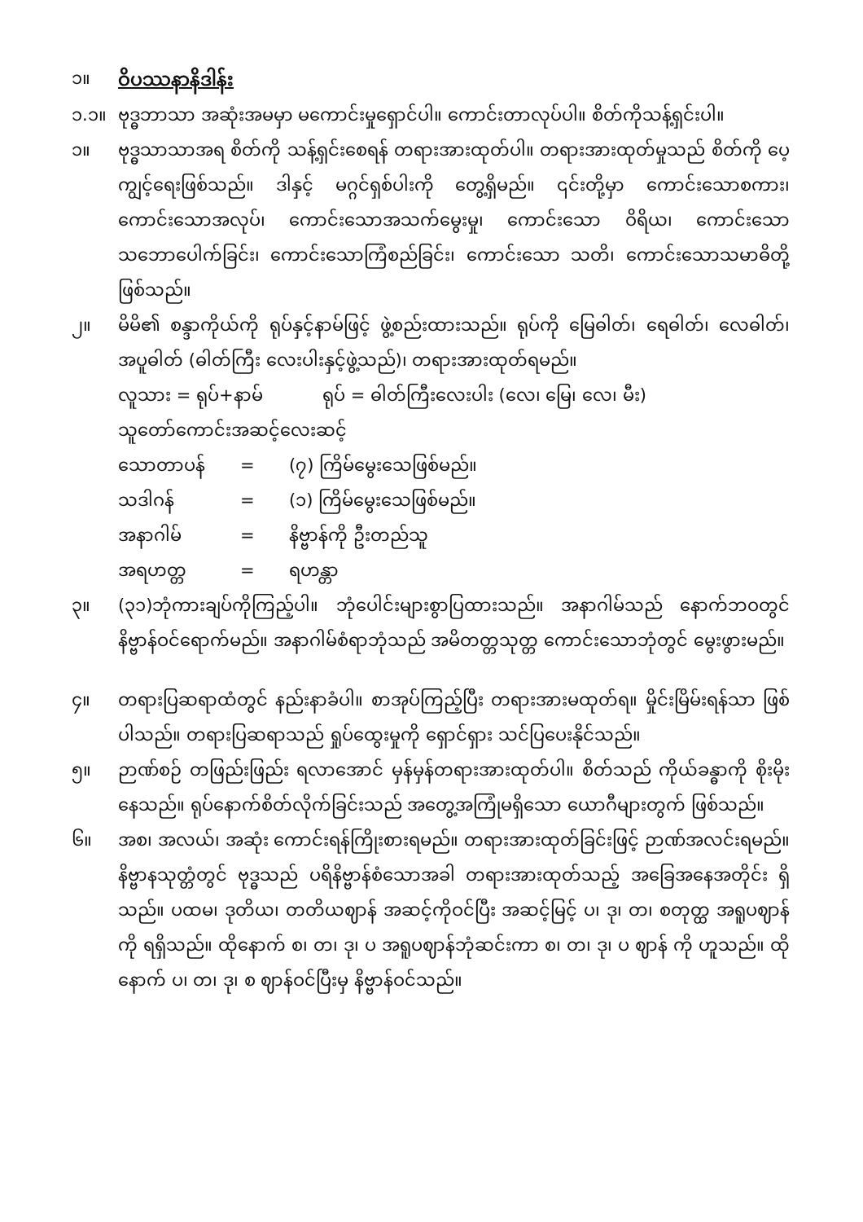၁။
ဝိပဿနာနိဒါန်း
၁.၁။ ဗုဒ္ဓဘာသာ အဆုံးအမမှာ မကောင်းမှုရှောင်ပါ။ ကောင်းတာလုပ်ပါ။ စိတ်ကိုသန့်ရှင်းပါ။
၁။ ဗုဒ္ဓသာသာအရ စိတ်ကို သန့်ရှင်းစေရန် တရားအားထုတ်ပါ။ တရားအားထုတ်မှုသည် စိတ်ကို ပေ့ကျွင့်ရေးဖြစ်သည်။ ဒါနှင့် မဂ္ဂင်ရှစ်ပါးကို တွေ့ရှိမည်။ ၎င်းတို့မှာ ကောင်းသောစကား၊ ကောင်းသောအလုပ်၊ ကောင်းသောအသက်မွေးမှု၊ ကောင်းသော ဝိရိယ၊ ကောင်းသော သဘောပေါက်ခြင်း၊ ကောင်းသောကြံစည်ခြင်း၊ ကောင်းသော သတိ၊ ကောင်းသောသမာဓိတို့ ဖြစ်သည်။
၂။ မိမိ၏ စန္ဒာကိုယ်ကို ရုပ်နှင့်နာမ်ဖြင့် ဖွဲ့စည်းထားသည်။ ရုပ်ကို မြေဓါတ်၊ ရေဓါတ်၊ လေဓါတ်၊ အပူဓါတ် (ဓါတ်ကြီး လေးပါးနှင့်ဖွဲ့သည်)၊ တရားအားထုတ်ရမည်။
လူသား = ရုပ်+နာမ် ရုပ် = ဓါတ်ကြီးလေးပါး (လေ၊ မြေ၊ လေ၊ မီး)
သူတော်ကောင်းအဆင့်လေးဆင့်
သောတာပန် = (၇) ကြိမ်မွေးသေဖြစ်မည်။
သဒါဂန် = (၁) ကြိမ်မွေးသေဖြစ်မည်။
အနာဂါမ် = နိဗ္ဗာန်ကို ဦးတည်သူ
အရဟတ္တ = ရဟန္တာ
၃။ (၃၁)ဘုံကားချပ်ကိုကြည့်ပါ။ ဘုံပေါင်းများစွာပြထားသည်။ အနာဂါမ်သည် နောက်ဘဝတွင် နိဗ္ဗာန်ဝင်ရောက်မည်။ အနာဂါမ်စံရာဘုံသည် အမိတတ္တသုတ္တ ကောင်းသောဘုံတွင် မွေးဖွားမည်။
၄။ တရားပြဆရာထံတွင် နည်းနာခံပါ။ စာအုပ်ကြည့်ပြီး တရားအားမထုတ်ရ။ မှိုင်းမြိမ်းရန်သာ ဖြစ်ပါသည်။ တရားပြဆရာသည် ရှုပ်ထွေးမှုကို ရှောင်ရှား သင်ပြပေးနိုင်သည်။
၅။ ဉာဏ်စဉ် တဖြည်းဖြည်း ရလာအောင် မှန်မှန်တရားအားထုတ်ပါ။ စိတ်သည် ကိုယ်ခန္ဓာကို စိုးမိုးနေသည်။ ရုပ်နောက်စိတ်လိုက်ခြင်းသည် အတွေ့အကြုံမရှိသော ယောဂီများတွက် ဖြစ်သည်။
၆။ အစ၊ အလယ်၊ အဆုံး ကောင်းရန်ကြိုးစားရမည်။ တရားအားထုတ်ခြင်းဖြင့် ဉာဏ်အလင်းရမည်။ နိဗ္ဗာနသုတ္တံတွင် ဗုဒ္ဓသည် ပရိနိဗ္ဗာန်စံသောအခါ တရားအားထုတ်သည့် အခြေအနေအတိုင်း ရှိသည်။ ပထမ၊ ဒုတိယ၊ တတိယဈာန် အဆင့်ကိုဝင်ပြီး အဆင့်မြင့် ပ၊ ဒု၊ တ၊ စတုတ္ထ အရူပဈာန်ကို ရရှိသည်။ ထိုနောက် စ၊ တ၊ ဒု၊ ပ အရူပဈာန်ဘုံဆင်းကာ စ၊ တ၊ ဒု၊ ပ ဈာန် ကို ဟူသည်။ ထိုနောက် ပ၊ တ၊ ဒု၊ စ ဈာန်ဝင်ပြီးမှ နိဗ္ဗာန်ဝင်သည်။